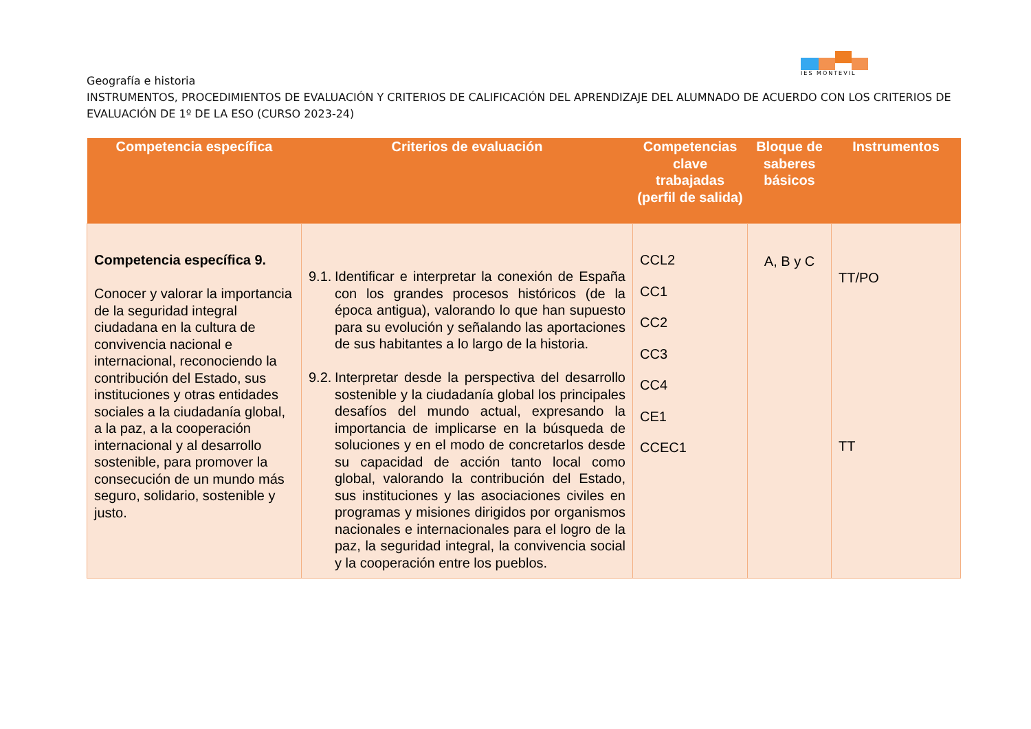IES MONTEVIL
Geografía e historia
INSTRUMENTOS, PROCEDIMIENTOS DE EVALUACIÓN Y CRITERIOS DE CALIFICACIÓN DEL APRENDIZAJE DEL ALUMNADO DE ACUERDO CON LOS CRITERIOS DE EVALUACIÓN DE 1º DE LA ESO (CURSO 2023-24)
| Competencia específica | Criterios de evaluación | Competencias clave trabajadas (perfil de salida) | Bloque de saberes básicos | Instrumentos |
| --- | --- | --- | --- | --- |
| Competencia específica 9. Conocer y valorar la importancia de la seguridad integral ciudadana en la cultura de convivencia nacional e internacional, reconociendo la contribución del Estado, sus instituciones y otras entidades sociales a la ciudadanía global, a la paz, a la cooperación internacional y al desarrollo sostenible, para promover la consecución de un mundo más seguro, solidario, sostenible y justo. | 9.1. Identificar e interpretar la conexión de España con los grandes procesos históricos (de la época antigua), valorando lo que han supuesto para su evolución y señalando las aportaciones de sus habitantes a lo largo de la historia. 9.2. Interpretar desde la perspectiva del desarrollo sostenible y la ciudadanía global los principales desafíos del mundo actual, expresando la importancia de implicarse en la búsqueda de soluciones y en el modo de concretarlos desde su capacidad de acción tanto local como global, valorando la contribución del Estado, sus instituciones y las asociaciones civiles en programas y misiones dirigidos por organismos nacionales e internacionales para el logro de la paz, la seguridad integral, la convivencia social y la cooperación entre los pueblos. | CCL2 CC1 CC2 CC3 CC4 CE1 CCEC1 | A, B y C | TT/PO TT |